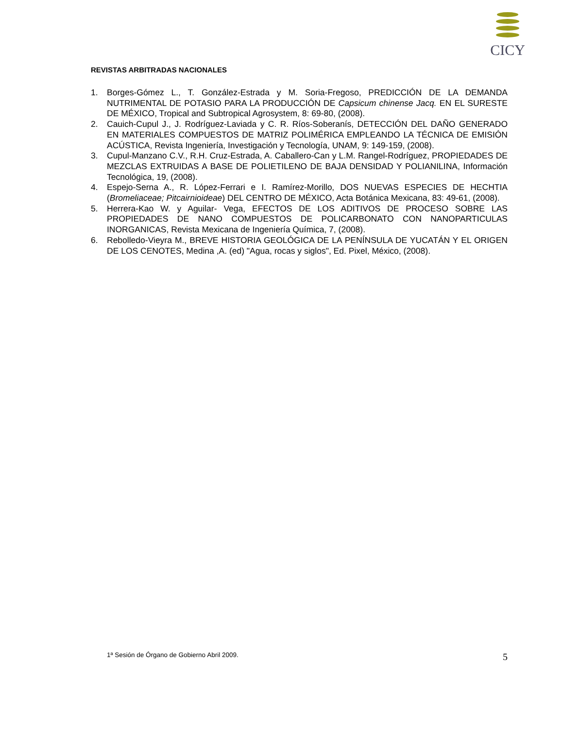CICY
REVISTAS ARBITRADAS NACIONALES
1. Borges-Gómez L., T. González-Estrada y M. Soria-Fregoso, PREDICCIÓN DE LA DEMANDA NUTRIMENTAL DE POTASIO PARA LA PRODUCCIÓN DE Capsicum chinense Jacq. EN EL SURESTE DE MÉXICO, Tropical and Subtropical Agrosystem, 8: 69-80, (2008).
2. Cauich-Cupul J., J. Rodríguez-Laviada y C. R. Ríos-Soberanís, DETECCIÓN DEL DAÑO GENERADO EN MATERIALES COMPUESTOS DE MATRIZ POLIMÉRICA EMPLEANDO LA TÉCNICA DE EMISIÓN ACÚSTICA, Revista Ingeniería, Investigación y Tecnología, UNAM, 9: 149-159, (2008).
3. Cupul-Manzano C.V., R.H. Cruz-Estrada, A. Caballero-Can y L.M. Rangel-Rodríguez, PROPIEDADES DE MEZCLAS EXTRUIDAS A BASE DE POLIETILENO DE BAJA DENSIDAD Y POLIANILINA, Información Tecnológica, 19, (2008).
4. Espejo-Serna A., R. López-Ferrari e I. Ramírez-Morillo, DOS NUEVAS ESPECIES DE HECHTIA (Bromeliaceae; Pitcairnioideae) DEL CENTRO DE MÉXICO, Acta Botánica Mexicana, 83: 49-61, (2008).
5. Herrera-Kao W. y Aguilar- Vega, EFECTOS DE LOS ADITIVOS DE PROCESO SOBRE LAS PROPIEDADES DE NANO COMPUESTOS DE POLICARBONATO CON NANOPARTICULAS INORGANICAS, Revista Mexicana de Ingeniería Química, 7, (2008).
6. Rebolledo-Vieyra M., BREVE HISTORIA GEOLÓGICA DE LA PENÍNSULA DE YUCATÁN Y EL ORIGEN DE LOS CENOTES, Medina ,A. (ed) "Agua, rocas y siglos", Ed. Pixel, México, (2008).
1ª Sesión de Órgano de Gobierno Abril 2009. 5